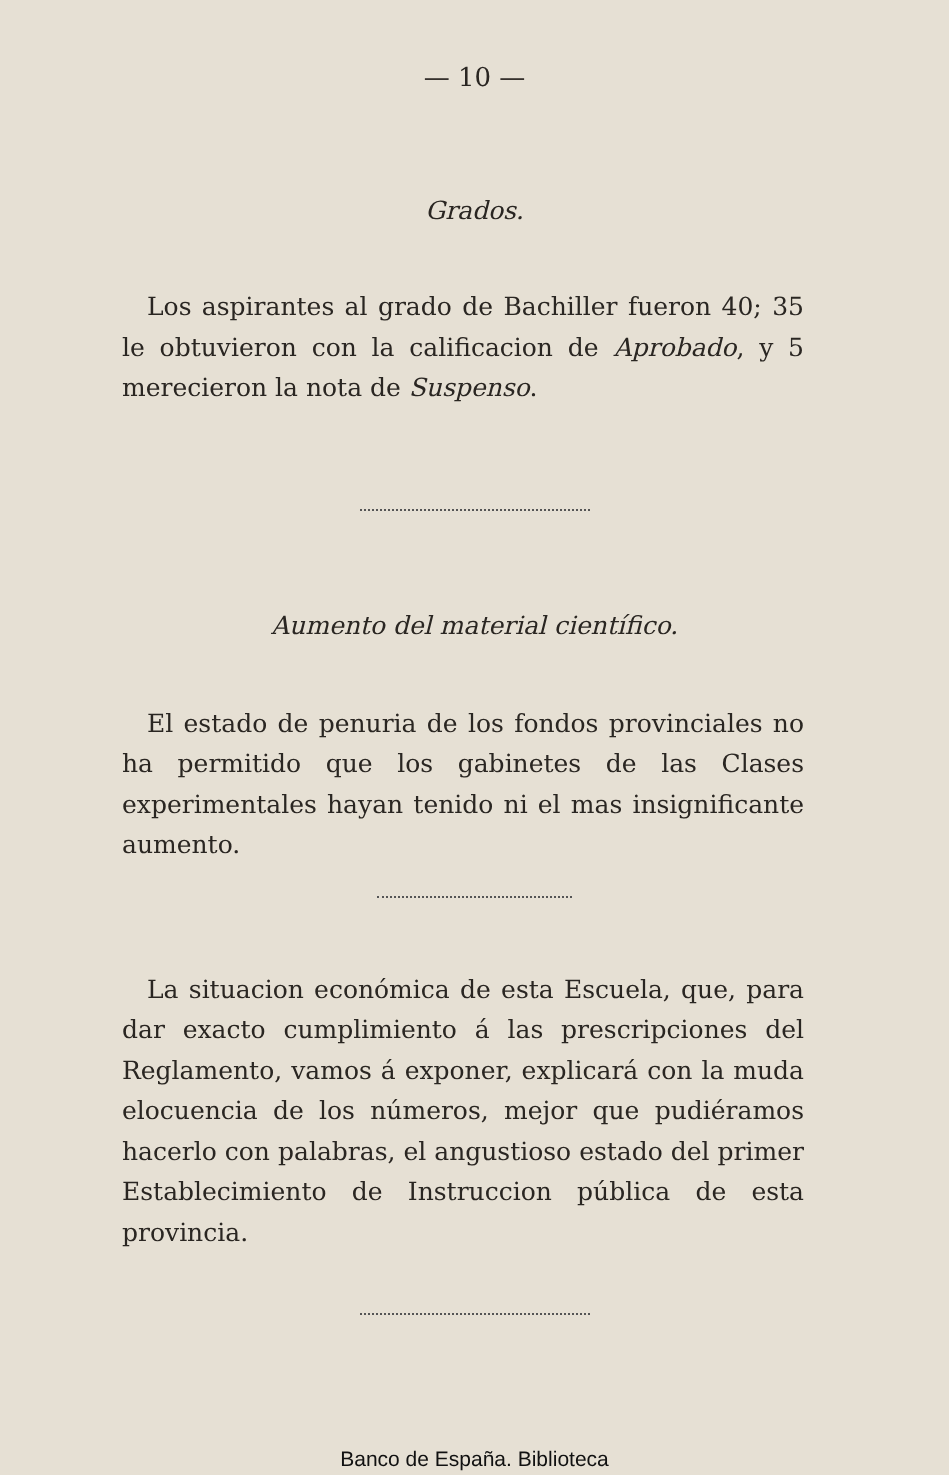— 10 —
Grados.
Los aspirantes al grado de Bachiller fueron 40; 35 le obtuvieron con la calificacion de Aprobado, y 5 merecieron la nota de Suspenso.
Aumento del material científico.
El estado de penuria de los fondos provinciales no ha permitido que los gabinetes de las Clases experimentales hayan tenido ni el mas insignificante aumento.
La situacion económica de esta Escuela, que, para dar exacto cumplimiento á las prescripciones del Reglamento, vamos á exponer, explicará con la muda elocuencia de los números, mejor que pudiéramos hacerlo con palabras, el angustioso estado del primer Establecimiento de Instruccion pública de esta provincia.
Banco de España. Biblioteca